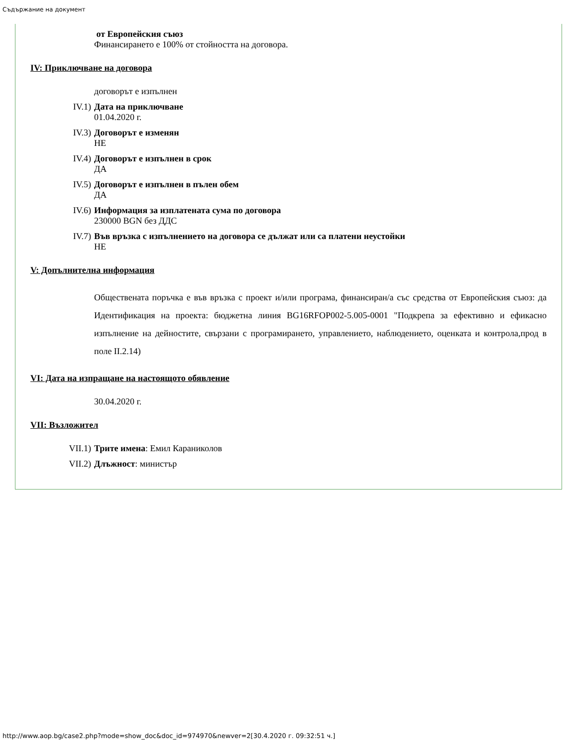Съдържание на документ
от Европейския съюз
Финансирането е 100% от стойността на договора.
IV: Приключване на договора
договорът е изпълнен
IV.1) Дата на приключване
01.04.2020 г.
IV.3) Договорът е изменян
НЕ
IV.4) Договорът е изпълнен в срок
ДА
IV.5) Договорът е изпълнен в пълен обем
ДА
IV.6) Информация за изплатената сума по договора
230000 BGN без ДДС
IV.7) Във връзка с изпълнението на договора се дължат или са платени неустойки
НЕ
V: Допълнителна информация
Обществената поръчка е във връзка с проект и/или програма, финансиран/а със средства от Европейския съюз: да Идентификация на проекта: бюджетна линия BG16RFOP002-5.005-0001 "Подкрепа за ефективно и ефикасно изпълнение на дейностите, свързани с програмирането, управлението, наблюдението, оценката и контрола,прод в поле II.2.14)
VI: Дата на изпращане на настоящото обявление
30.04.2020 г.
VII: Възложител
VII.1) Трите имена: Емил Караниколов
VII.2) Длъжност: министър
http://www.aop.bg/case2.php?mode=show_doc&doc_id=974970&newver=2[30.4.2020 г. 09:32:51 ч.]